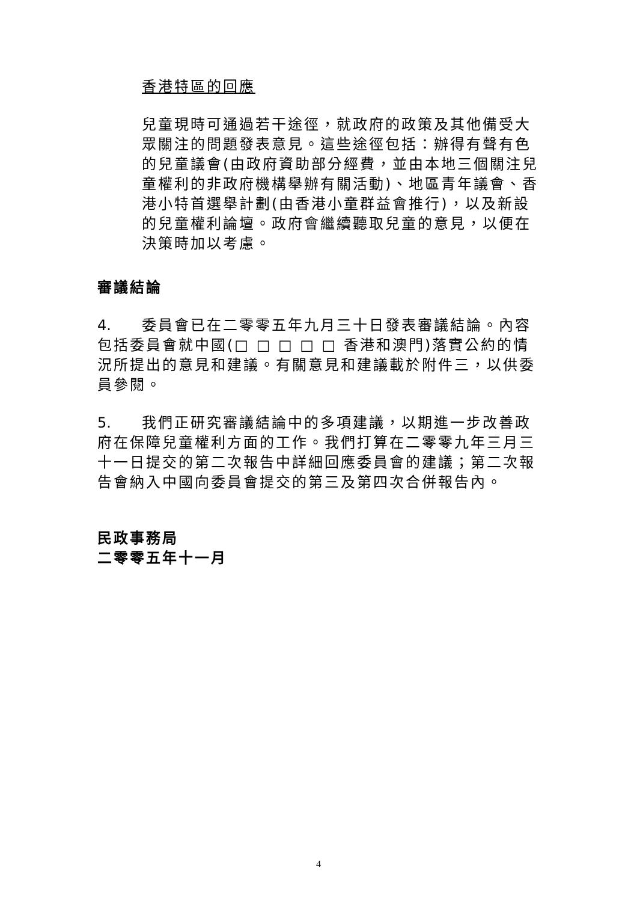香港特區的回應
兒童現時可通過若干途徑，就政府的政策及其他備受大眾關注的問題發表意見。這些途徑包括：辦得有聲有色的兒童議會(由政府資助部分經費，並由本地三個關注兒童權利的非政府機構舉辦有關活動)、地區青年議會、香港小特首選舉計劃(由香港小童群益會推行)，以及新設的兒童權利論壇。政府會繼續聽取兒童的意見，以便在決策時加以考慮。
審議結論
4. 委員會已在二零零五年九月三十日發表審議結論。內容包括委員會就中國(□ □ □ □ □ 香港和澳門)落實公約的情況所提出的意見和建議。有關意見和建議載於附件三，以供委員參閱。
5. 我們正研究審議結論中的多項建議，以期進一步改善政府在保障兒童權利方面的工作。我們打算在二零零九年三月三十一日提交的第二次報告中詳細回應委員會的建議；第二次報告會納入中國向委員會提交的第三及第四次合併報告內。
民政事務局
二零零五年十一月
4